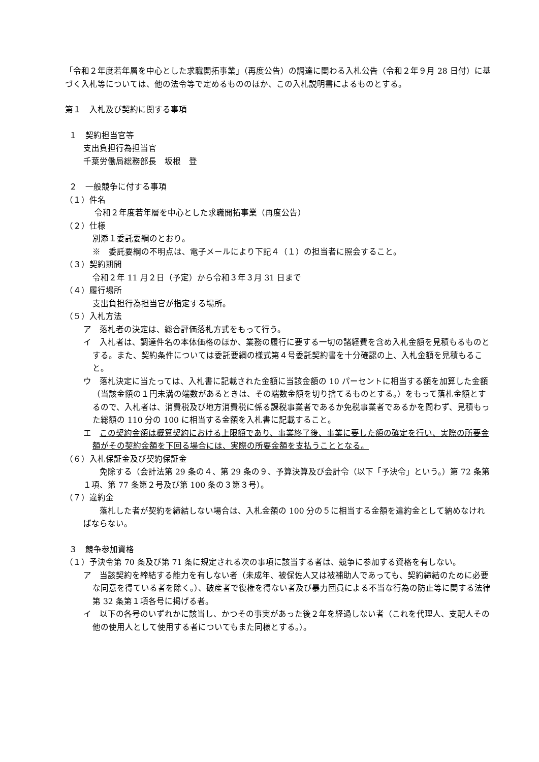「令和２年度若年層を中心とした求職開拓事業」（再度公告）の調達に関わる入札公告（令和２年９月 28 日付）に基づく入札等については、他の法令等で定めるもののほか、この入札説明書によるものとする。
第１　入札及び契約に関する事項
１　契約担当官等
支出負担行為担当官
千葉労働局総務部長　坂根　登
２　一般競争に付する事項
（１）件名
令和２年度若年層を中心とした求職開拓事業（再度公告）
（２）仕様
別添１委託要綱のとおり。
※　委託要綱の不明点は、電子メールにより下記４（１）の担当者に照会すること。
（３）契約期間
令和２年 11 月２日（予定）から令和３年３月 31 日まで
（４）履行場所
支出負担行為担当官が指定する場所。
（５）入札方法
ア　落札者の決定は、総合評価落札方式をもって行う。
イ　入札者は、調達件名の本体価格のほか、業務の履行に要する一切の諸経費を含め入札金額を見積もるものとする。また、契約条件については委託要綱の様式第４号委託契約書を十分確認の上、入札金額を見積もること。
ウ　落札決定に当たっては、入札書に記載された金額に当該金額の 10 パーセントに相当する額を加算した金額（当該金額の１円未満の端数があるときは、その端数金額を切り捨てるものとする。）をもって落札金額とするので、入札者は、消費税及び地方消費税に係る課税事業者であるか免税事業者であるかを問わず、見積もった総額の 110 分の 100 に相当する金額を入札書に記載すること。
エ　この契約金額は概算契約における上限額であり、事業終了後、事業に要した額の確定を行い、実際の所要金額がその契約金額を下回る場合には、実際の所要金額を支払うこととなる。
（６）入札保証金及び契約保証金
　　免除する（会計法第 29 条の４、第 29 条の９、予算決算及び会計令（以下「予決令」という。）第 72 条第１項、第 77 条第２号及び第 100 条の３第３号）。
（７）違約金
　　落札した者が契約を締結しない場合は、入札金額の 100 分の５に相当する金額を違約金として納めなければならない。
３　競争参加資格
（１）予決令第 70 条及び第 71 条に規定される次の事項に該当する者は、競争に参加する資格を有しない。
ア　当該契約を締結する能力を有しない者（未成年、被保佐人又は被補助人であっても、契約締結のために必要な同意を得ている者を除く。）、破産者で復権を得ない者及び暴力団員による不当な行為の防止等に関する法律第 32 条第１項各号に掲げる者。
イ　以下の各号のいずれかに該当し、かつその事実があった後２年を経過しない者（これを代理人、支配人その他の使用人として使用する者についてもまた同様とする。）。